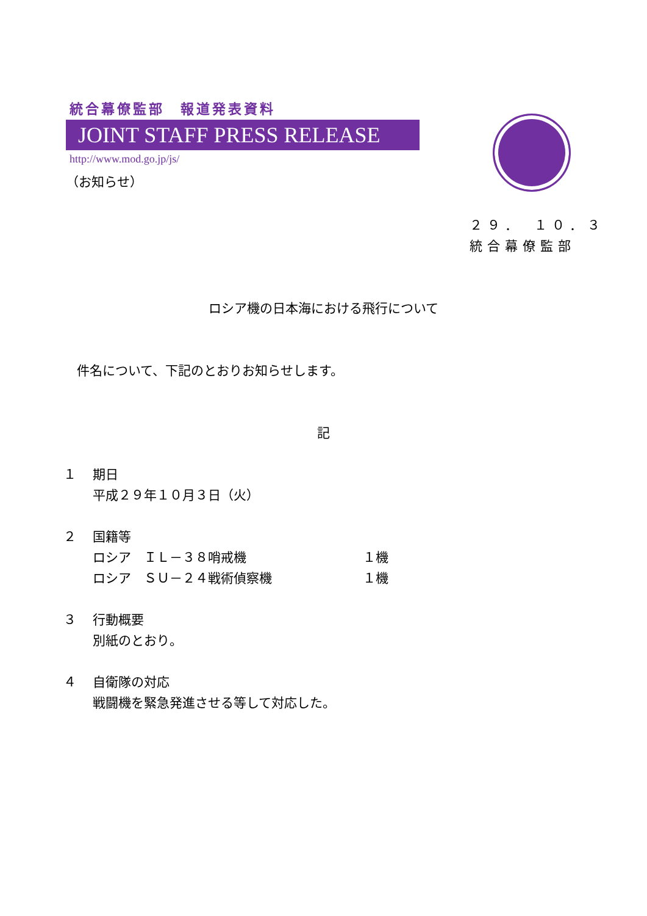統合幕僚監部　報道発表資料
JOINT STAFF PRESS RELEASE
http://www.mod.go.jp/js/
（お知らせ）
２９．　１０．３
統合幕僚監部
ロシア機の日本海における飛行について
件名について、下記のとおりお知らせします。
記
１ 期日
平成２９年１０月３日（火）
２ 国籍等
ロシア　ＩＬ－３８哨戒機 １機
ロシア　ＳＵ－２４戦術偵察機 １機
３ 行動概要
別紙のとおり。
４ 自衛隊の対応
戦闘機を緊急発進させる等して対応した。